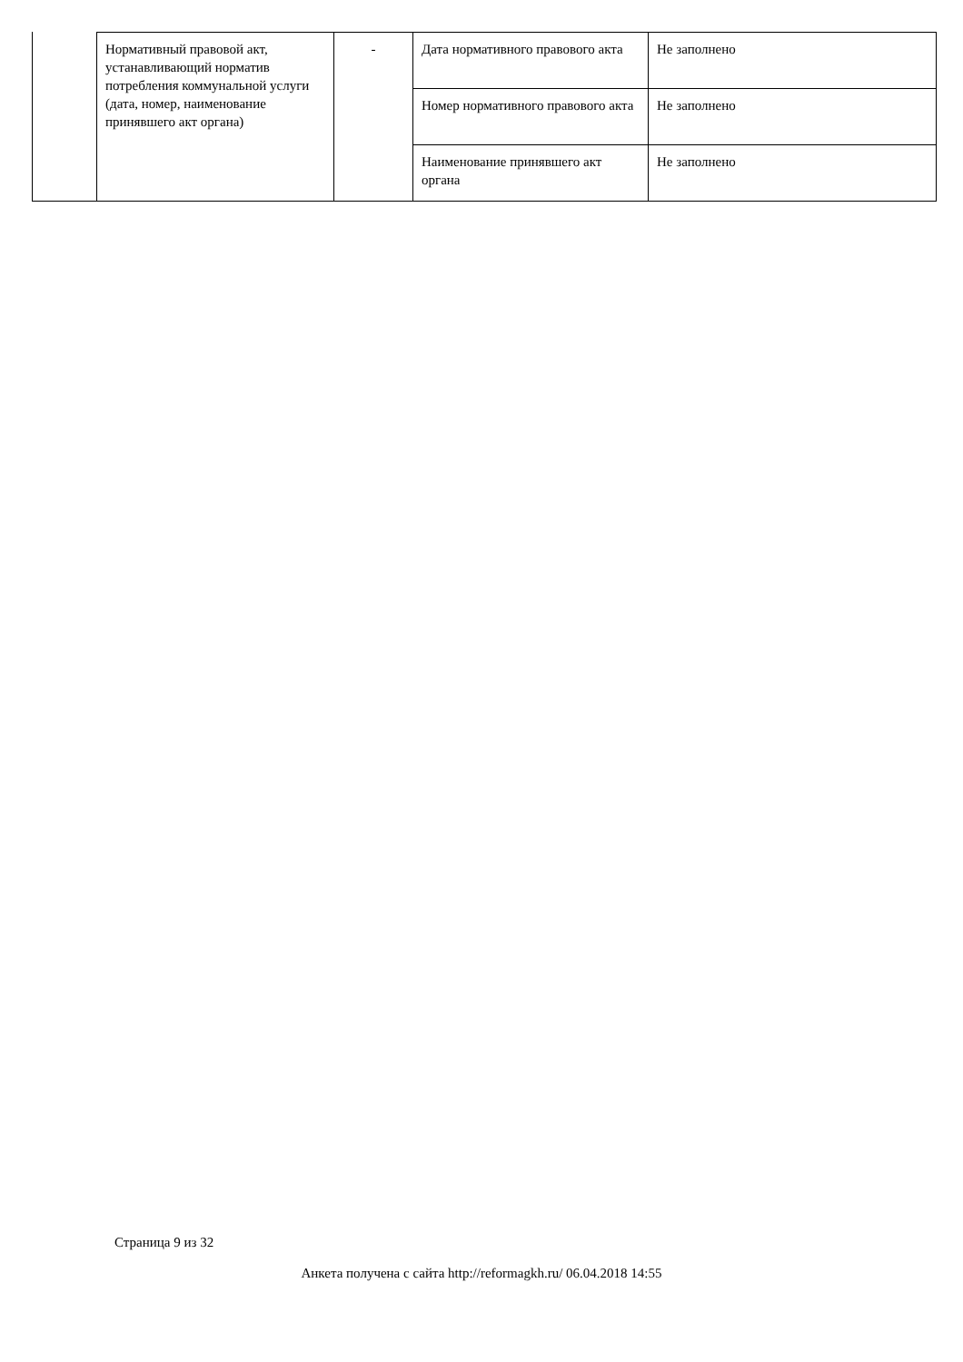| Нормативный правовой акт, устанавливающий норматив потребления коммунальной услуги (дата, номер, наименование принявшего акт органа) | - | Дата нормативного правового акта | Не заполнено |
| | | Номер нормативного правового акта | Не заполнено |
| | | Наименование принявшего акт органа | Не заполнено |
Страница 9 из 32
Анкета получена с сайта http://reformagkh.ru/ 06.04.2018 14:55